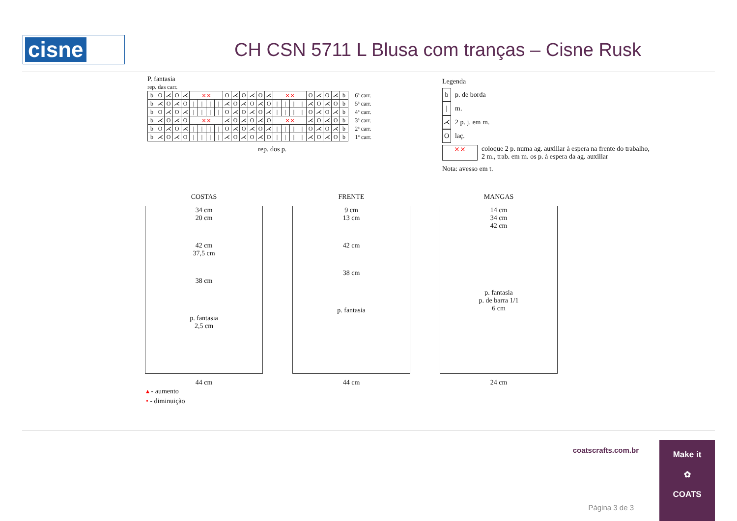cisne
CH CSN 5711 L Blusa com tranças – Cisne Rusk
P. fantasia
rep. das carr.
| b | O | ⋌ | O | ⋌ | ⨯⨯ | | | | O | ⋌ | O | ⋌ | O | ⋌ | ⨯⨯ | | | | O | ⋌ | O | ⋌ | b | 6ª carr. |
| b | ⋌ | O | ⋌ | O | / | / | / | / | ⋌ | O | ⋌ | O | ⋌ | O | / | / | / | / | ⋌ | O | ⋌ | O | b | 5ª carr. |
| b | O | ⋌ | O | ⋌ | / | / | / | / | O | ⋌ | O | ⋌ | O | ⋌ | / | / | / | / | O | ⋌ | O | ⋌ | b | 4ª carr. |
| b | ⋌ | O | ⋌ | O | ⨯⨯ | | | | ⋌ | O | ⋌ | O | ⋌ | O | ⨯⨯ | | | | ⋌ | O | ⋌ | O | b | 3ª carr. |
| b | O | ⋌ | O | ⋌ | / | / | / | / | O | ⋌ | O | ⋌ | O | ⋌ | / | / | / | / | O | ⋌ | O | ⋌ | b | 2ª carr. |
| b | ⋌ | O | ⋌ | O | / | / | / | / | ⋌ | O | ⋌ | O | ⋌ | O | / | / | / | / | ⋌ | O | ⋌ | O | b | 1ª carr. |
rep. dos p.
Legenda
b p. de borda
| m.
⋌ 2 p. j. em m.
Olaç.
⨯⨯ coloque 2 p. numa ag. auxiliar à espera na frente do trabalho,
2 m., trab. em m. os p. à espera da ag. auxiliar
Nota: avesso em t.
COSTAS
34 cm
20 cm
42 cm
37,5 cm
38 cm
p. fantasia
2,5 cm
44 cm
FRENTE
9 cm
13 cm
42 cm
38 cm
p. fantasia
44 cm
MANGAS
14 cm
34 cm
42 cm
p. fantasia
p. de barra 1/1
6 cm
24 cm
▴ - aumento
• - diminuição
coatscrafts.com.br
Página 3 de 3
Make it
✿
COATS